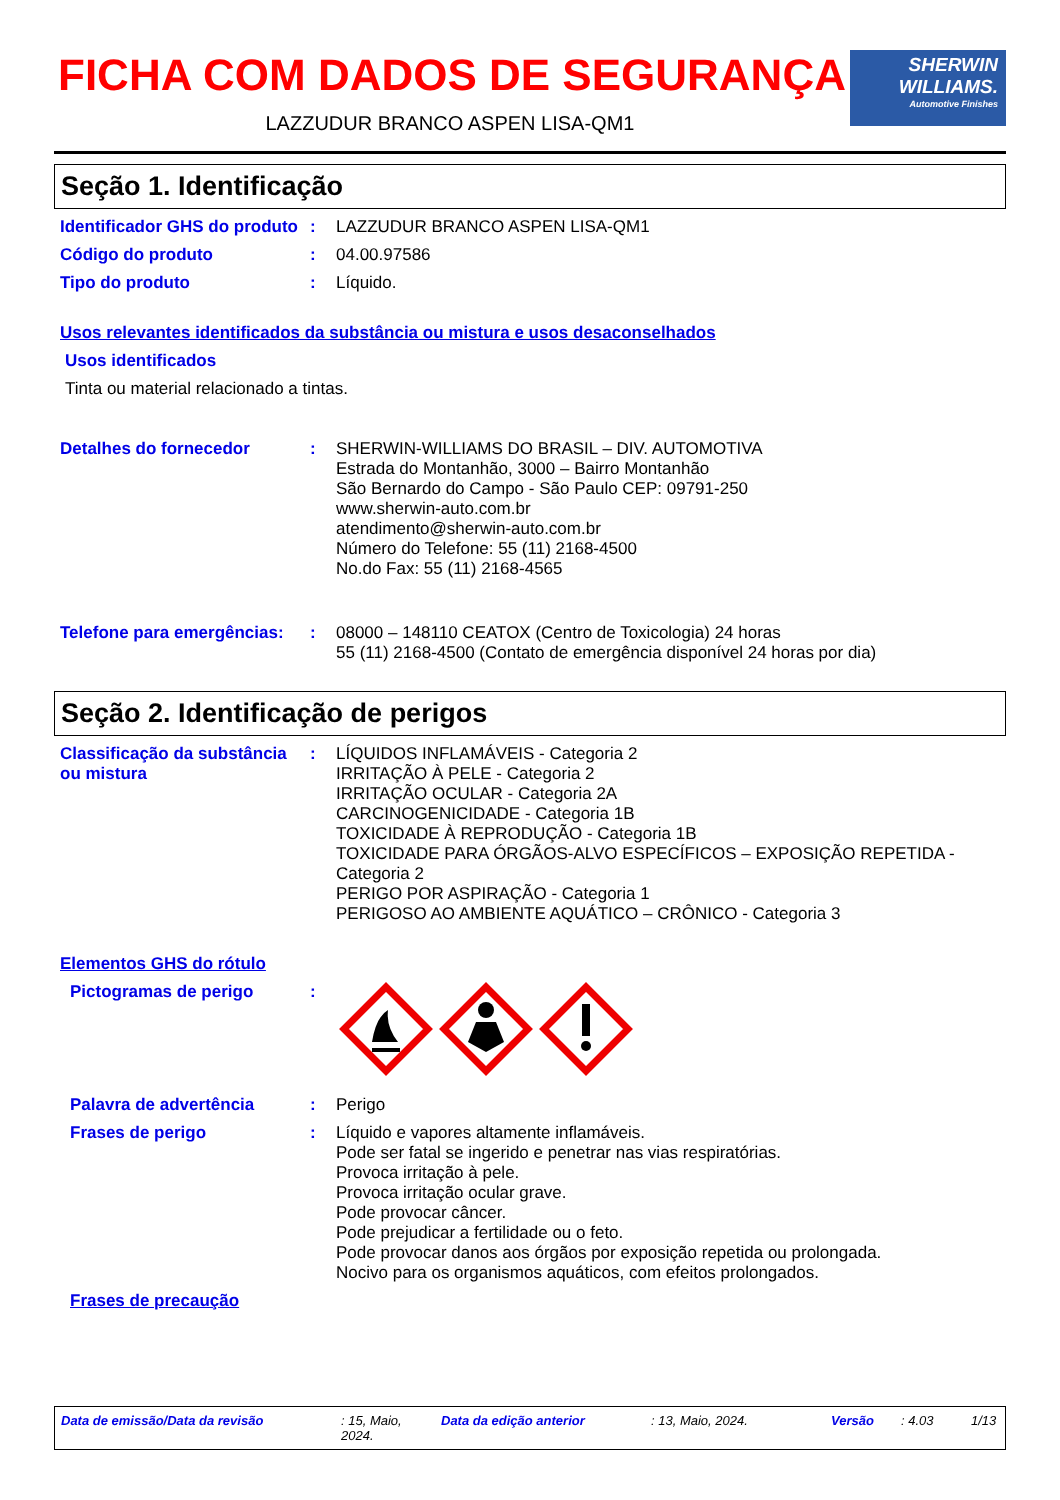FICHA COM DADOS DE SEGURANÇA
LAZZUDUR BRANCO ASPEN LISA-QM1
SHERWIN
WILLIAMS.
Automotive Finishes
Seção 1. Identificação
Identificador GHS do produto
: LAZZUDUR BRANCO ASPEN LISA-QM1
Código do produto : 04.00.97586
Tipo do produto : Líquido.
Usos relevantes identificados da substância ou mistura e usos desaconselhados
Usos identificados
Tinta ou material relacionado a tintas.
Detalhes do fornecedor : SHERWIN-WILLIAMS DO BRASIL – DIV. AUTOMOTIVA
Estrada do Montanhão, 3000 – Bairro Montanhão
São Bernardo do Campo - São Paulo CEP: 09791-250
www.sherwin-auto.com.br
atendimento@sherwin-auto.com.br
Número do Telefone: 55 (11) 2168-4500
No.do Fax: 55 (11) 2168-4565
Telefone para emergências:
: 08000 – 148110 CEATOX (Centro de Toxicologia) 24 horas
55 (11) 2168-4500 (Contato de emergência disponível 24 horas por dia)
Seção 2. Identificação de perigos
Classificação da substância ou mistura
: LÍQUIDOS INFLAMÁVEIS - Categoria 2
IRRITAÇÃO À PELE - Categoria 2
IRRITAÇÃO OCULAR - Categoria 2A
CARCINOGENICIDADE - Categoria 1B
TOXICIDADE À REPRODUÇÃO - Categoria 1B
TOXICIDADE PARA ÓRGÃOS-ALVO ESPECÍFICOS – EXPOSIÇÃO REPETIDA - Categoria 2
PERIGO POR ASPIRAÇÃO - Categoria 1
PERIGOSO AO AMBIENTE AQUÁTICO – CRÔNICO - Categoria 3
Elementos GHS do rótulo
Pictogramas de perigo :
Palavra de advertência : Perigo
Frases de perigo : Líquido e vapores altamente inflamáveis.
Pode ser fatal se ingerido e penetrar nas vias respiratórias.
Provoca irritação à pele.
Provoca irritação ocular grave.
Pode provocar câncer.
Pode prejudicar a fertilidade ou o feto.
Pode provocar danos aos órgãos por exposição repetida ou prolongada.
Nocivo para os organismos aquáticos, com efeitos prolongados.
Frases de precaução
Data de emissão/Data da revisão: 15, Maio, 2024. Data da edição anterior: 13, Maio, 2024. Versão: 4.03 1/13